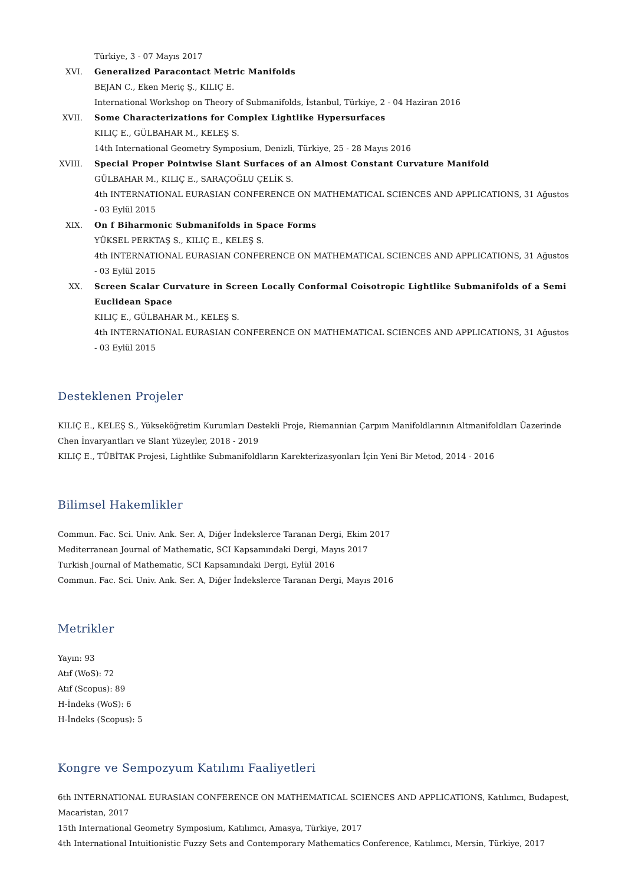Türkiye, 3 - 07 Mayıs 2017
XVI. Generalized Paracontact Metric Manifolds
BEJAN C., Eken Meriç Ş., KILIÇ E.
International Workshop on Theory of Submanifolds, İstanbul, Türkiye, 2 - 04 Haziran 2016
XVII. Some Characterizations for Complex Lightlike Hypersurfaces
KILIÇ E., GÜLBAHAR M., KELEŞ S.
14th International Geometry Symposium, Denizli, Türkiye, 25 - 28 Mayıs 2016
XVIII.
Special Proper Pointwise Slant Surfaces of an Almost Constant Curvature Manifold
GÜLBAHAR M., KILIÇ E., SARAÇOĞLU ÇELİK S.
4th INTERNATIONAL EURASIAN CONFERENCE ON MATHEMATICAL SCIENCES AND APPLICATIONS, 31 Ağustos - 03 Eylül 2015
XIX. On f Biharmonic Submanifolds in Space Forms
YÜKSEL PERKTAŞ S., KILIÇ E., KELEŞ S.
4th INTERNATIONAL EURASIAN CONFERENCE ON MATHEMATICAL SCIENCES AND APPLICATIONS, 31 Ağustos - 03 Eylül 2015
XX. Screen Scalar Curvature in Screen Locally Conformal Coisotropic Lightlike Submanifolds of a Semi Euclidean Space
KILIÇ E., GÜLBAHAR M., KELEŞ S.
4th INTERNATIONAL EURASIAN CONFERENCE ON MATHEMATICAL SCIENCES AND APPLICATIONS, 31 Ağustos - 03 Eylül 2015
Desteklenen Projeler
KILIÇ E., KELEŞ S., Yükseköğretim Kurumları Destekli Proje, Riemannian Çarpım Manifoldlarının Altmanifoldları Üazerinde Chen İnvaryantları ve Slant Yüzeyler, 2018 - 2019
KILIÇ E., TÜBİTAK Projesi, Lightlike Submanifoldların Karekterizasyonları İçin Yeni Bir Metod, 2014 - 2016
Bilimsel Hakemlikler
Commun. Fac. Sci. Univ. Ank. Ser. A, Diğer İndekslerce Taranan Dergi, Ekim 2017
Mediterranean Journal of Mathematic, SCI Kapsamındaki Dergi, Mayıs 2017
Turkish Journal of Mathematic, SCI Kapsamındaki Dergi, Eylül 2016
Commun. Fac. Sci. Univ. Ank. Ser. A, Diğer İndekslerce Taranan Dergi, Mayıs 2016
Metrikler
Yayın: 93
Atıf (WoS): 72
Atıf (Scopus): 89
H-İndeks (WoS): 6
H-İndeks (Scopus): 5
Kongre ve Sempozyum Katılımı Faaliyetleri
6th INTERNATIONAL EURASIAN CONFERENCE ON MATHEMATICAL SCIENCES AND APPLICATIONS, Katılımcı, Budapest, Macaristan, 2017
15th International Geometry Symposium, Katılımcı, Amasya, Türkiye, 2017
4th International Intuitionistic Fuzzy Sets and Contemporary Mathematics Conference, Katılımcı, Mersin, Türkiye, 2017